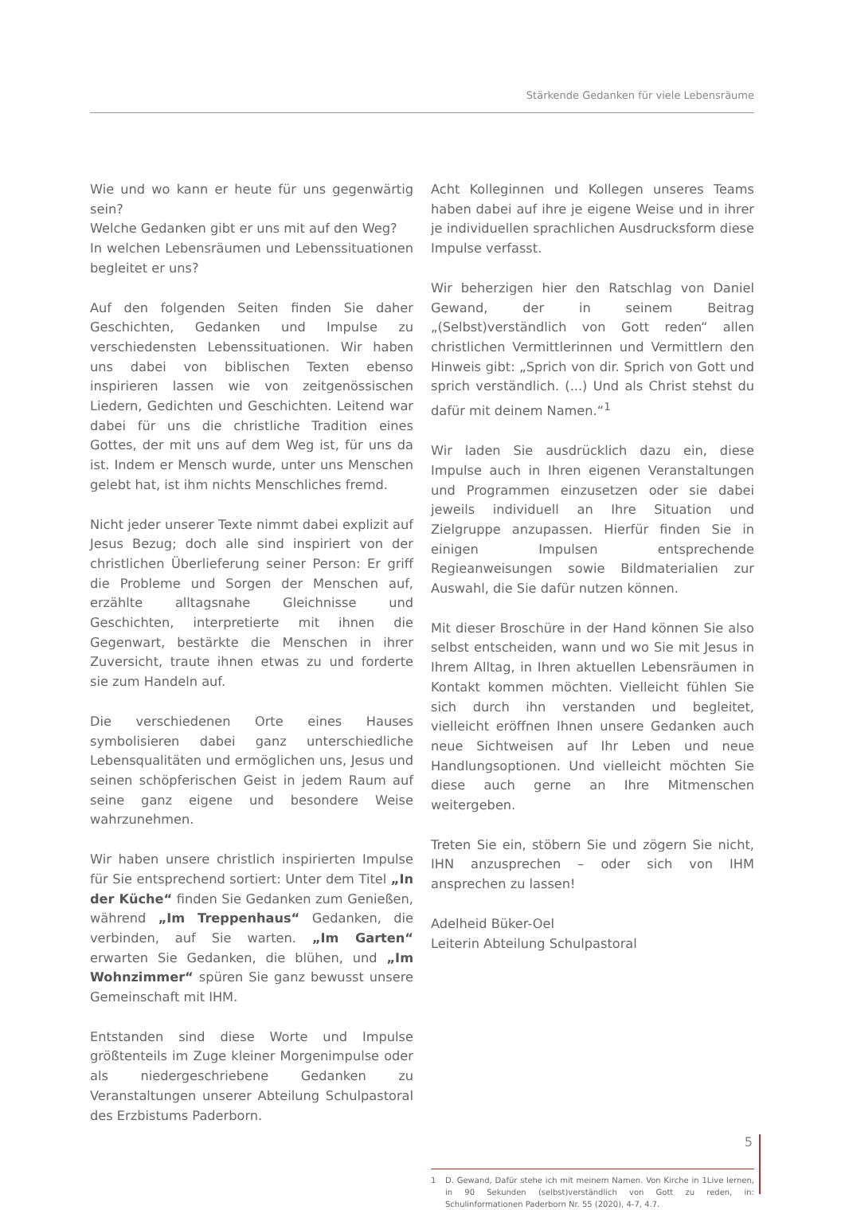Stärkende Gedanken für viele Lebensräume
Wie und wo kann er heute für uns gegenwärtig sein?
Welche Gedanken gibt er uns mit auf den Weg?
In welchen Lebensräumen und Lebenssituationen begleitet er uns?
Auf den folgenden Seiten finden Sie daher Geschichten, Gedanken und Impulse zu verschiedensten Lebenssituationen. Wir haben uns dabei von biblischen Texten ebenso inspirieren lassen wie von zeitgenössischen Liedern, Gedichten und Geschichten. Leitend war dabei für uns die christliche Tradition eines Gottes, der mit uns auf dem Weg ist, für uns da ist. Indem er Mensch wurde, unter uns Menschen gelebt hat, ist ihm nichts Menschliches fremd.
Nicht jeder unserer Texte nimmt dabei explizit auf Jesus Bezug; doch alle sind inspiriert von der christlichen Überlieferung seiner Person: Er griff die Probleme und Sorgen der Menschen auf, erzählte alltagsnahe Gleichnisse und Geschichten, interpretierte mit ihnen die Gegenwart, bestärkte die Menschen in ihrer Zuversicht, traute ihnen etwas zu und forderte sie zum Handeln auf.
Die verschiedenen Orte eines Hauses symbolisieren dabei ganz unterschiedliche Lebensqualitäten und ermöglichen uns, Jesus und seinen schöpferischen Geist in jedem Raum auf seine ganz eigene und besondere Weise wahrzunehmen.
Wir haben unsere christlich inspirierten Impulse für Sie entsprechend sortiert: Unter dem Titel „In der Küche“ finden Sie Gedanken zum Genießen, während „Im Treppenhaus“ Gedanken, die verbinden, auf Sie warten. „Im Garten“ erwarten Sie Gedanken, die blühen, und „Im Wohnzimmer“ spüren Sie ganz bewusst unsere Gemeinschaft mit IHM.
Entstanden sind diese Worte und Impulse größtenteils im Zuge kleiner Morgenimpulse oder als niedergeschriebene Gedanken zu Veranstaltungen unserer Abteilung Schulpastoral des Erzbistums Paderborn.
Acht Kolleginnen und Kollegen unseres Teams haben dabei auf ihre je eigene Weise und in ihrer je individuellen sprachlichen Ausdrucksform diese Impulse verfasst.
Wir beherzigen hier den Ratschlag von Daniel Gewand, der in seinem Beitrag „(Selbst)verständlich von Gott reden“ allen christlichen Vermittlerinnen und Vermittlern den Hinweis gibt: „Sprich von dir. Sprich von Gott und sprich verständlich. (...) Und als Christ stehst du dafür mit deinem Namen.“<sup>1</sup>
Wir laden Sie ausdrücklich dazu ein, diese Impulse auch in Ihren eigenen Veranstaltungen und Programmen einzusetzen oder sie dabei jeweils individuell an Ihre Situation und Zielgruppe anzupassen. Hierfür finden Sie in einigen Impulsen entsprechende Regieanweisungen sowie Bildmaterialien zur Auswahl, die Sie dafür nutzen können.
Mit dieser Broschüre in der Hand können Sie also selbst entscheiden, wann und wo Sie mit Jesus in Ihrem Alltag, in Ihren aktuellen Lebensräumen in Kontakt kommen möchten. Vielleicht fühlen Sie sich durch ihn verstanden und begleitet, vielleicht eröffnen Ihnen unsere Gedanken auch neue Sichtweisen auf Ihr Leben und neue Handlungsoptionen. Und vielleicht möchten Sie diese auch gerne an Ihre Mitmenschen weitergeben.
Treten Sie ein, stöbern Sie und zögern Sie nicht, IHN anzusprechen – oder sich von IHM ansprechen zu lassen!
Adelheid Büker-Oel
Leiterin Abteilung Schulpastoral
1 D. Gewand, Dafür stehe ich mit meinem Namen. Von Kirche in 1Live lernen, in 90 Sekunden (selbst)verständlich von Gott zu reden, in: Schulinformationen Paderborn Nr. 55 (2020), 4-7, 4.7.
5